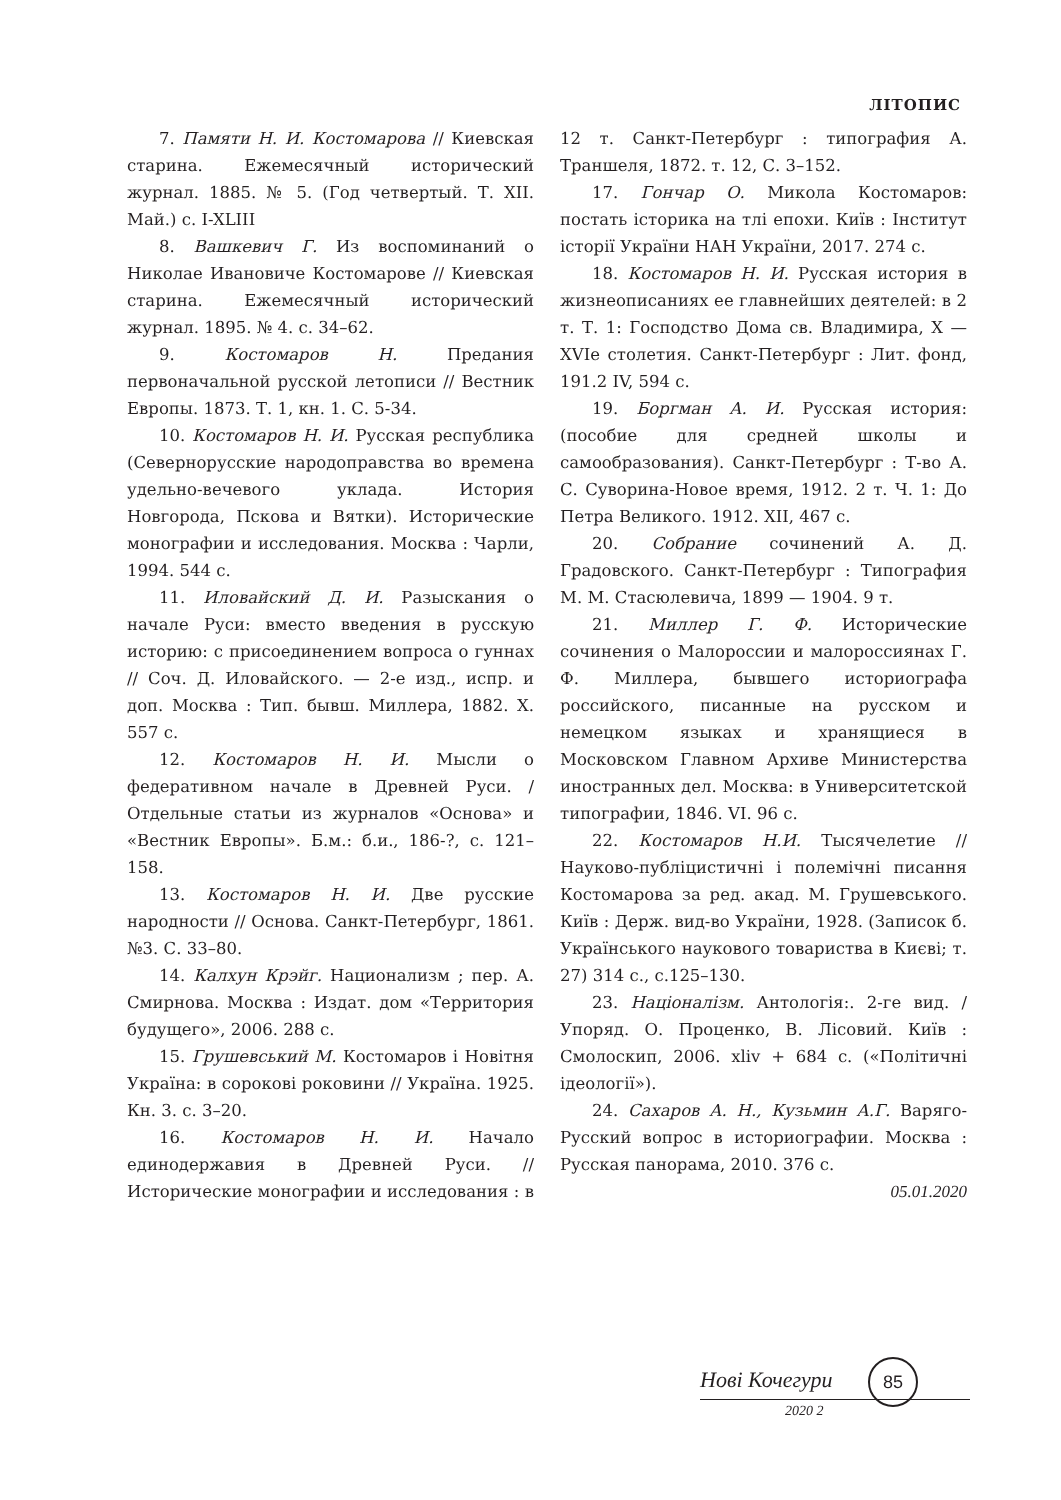ЛІТОПИС
7. Памяти Н. И. Костомарова // Киевская старина. Ежемесячный исторический журнал. 1885. № 5. (Год четвертый. Т. XII. Май.) с. I-XLIII
8. Вашкевич Г. Из воспоминаний о Николае Ивановиче Костомарове // Киевская старина. Ежемесячный исторический журнал. 1895. № 4. с. 34–62.
9. Костомаров Н. Предания первоначальной русской летописи // Вестник Европы. 1873. Т. 1, кн. 1. С. 5-34.
10. Костомаров Н. И. Русская республика (Севернорусские народоправства во времена удельно-вечевого уклада. История Новгорода, Пскова и Вятки). Исторические монографии и исследования. Москва : Чарли, 1994. 544 с.
11. Иловайский Д. И. Разыскания о начале Руси: вместо введения в русскую историю: с присоединением вопроса о гуннах // Соч. Д. Иловайского. — 2-е изд., испр. и доп. Москва : Тип. бывш. Миллера, 1882. X. 557 с.
12. Костомаров Н. И. Мысли о федеративном начале в Древней Руси. / Отдельные статьи из журналов «Основа» и «Вестник Европы». Б.м.: б.и., 186-?, с. 121–158.
13. Костомаров Н. И. Две русские народности // Основа. Санкт-Петербург, 1861. №3. С. 33–80.
14. Калхун Крэйг. Национализм ; пер. А. Смирнова. Москва : Издат. дом «Территория будущего», 2006. 288 с.
15. Грушевський М. Костомаров і Новітня Україна: в сорокові роковини // Україна. 1925. Кн. 3. с. 3–20.
16. Костомаров Н. И. Начало единодержавия в Древней Руси. // Исторические монографии и исследования : в 12 т. Санкт-Петербург : типография А. Траншеля, 1872. т. 12, С. 3–152.
17. Гончар О. Микола Костомаров: постать історика на тлі епохи. Київ : Інститут історії України НАН України, 2017. 274 с.
18. Костомаров Н. И. Русская история в жизнеописаниях ее главнейших деятелей: в 2 т. Т. 1: Господство Дома св. Владимира, X — XVIе столетия. Санкт-Петербург : Лит. фонд, 191.2 IV, 594 с.
19. Боргман А. И. Русская история: (пособие для средней школы и самообразования). Санкт-Петербург : Т-во А. С. Суворина-Новое время, 1912. 2 т. Ч. 1: До Петра Великого. 1912. XII, 467 с.
20. Собрание сочинений А. Д. Градовского. Санкт-Петербург : Типография М. М. Стасюлевича, 1899 — 1904. 9 т.
21. Миллер Г. Ф. Исторические сочинения о Малороссии и малороссиянах Г. Ф. Миллера, бывшего историографа российского, писанные на русском и немецком языках и хранящиеся в Московском Главном Архиве Министерства иностранных дел. Москва: в Университетской типографии, 1846. VI. 96 с.
22. Костомаров Н.И. Тысячелетие // Науково-публіцистичні і полемічні писання Костомарова за ред. акад. М. Грушевського. Київ : Держ. вид-во України, 1928. (Записок б. Українського наукового товариства в Києві; т. 27) 314 с., с.125–130.
23. Націоналізм. Антологія:. 2-ге вид. / Упоряд. О. Проценко, В. Лісовий. Київ : Смолоскип, 2006. xliv + 684 с. («Політичні ідеології»).
24. Сахаров А. Н., Кузьмин А.Г. Варяго-Русский вопрос в историографии. Москва : Русская панорама, 2010. 376 с.
05.01.2020
Нові Кочегури
2020 2
85